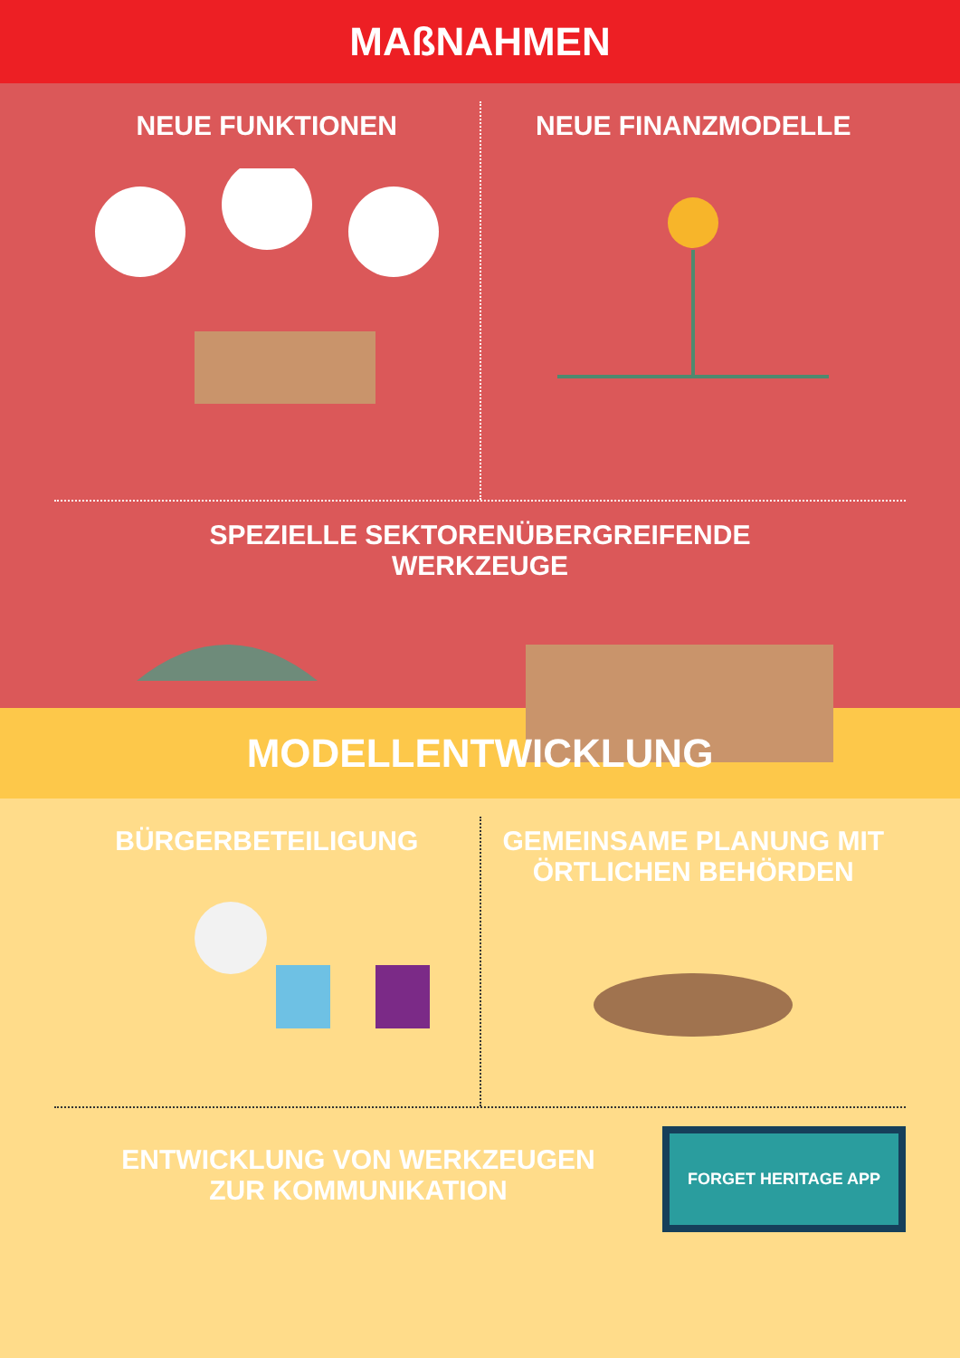MAßNAHMEN
NEUE FUNKTIONEN NEUE FINANZMODELLE
SPEZIELLE SEKTORENÜBERGREIFENDE
WERKZEUGE
MODELLENTWICKLUNG
BÜRGERBETEILIGUNG GEMEINSAME PLANUNG MIT ÖRTLICHEN BEHÖRDEN
ENTWICKLUNG VON WERKZEUGEN
ZUR KOMMUNIKATION
FORGET HERITAGE APP